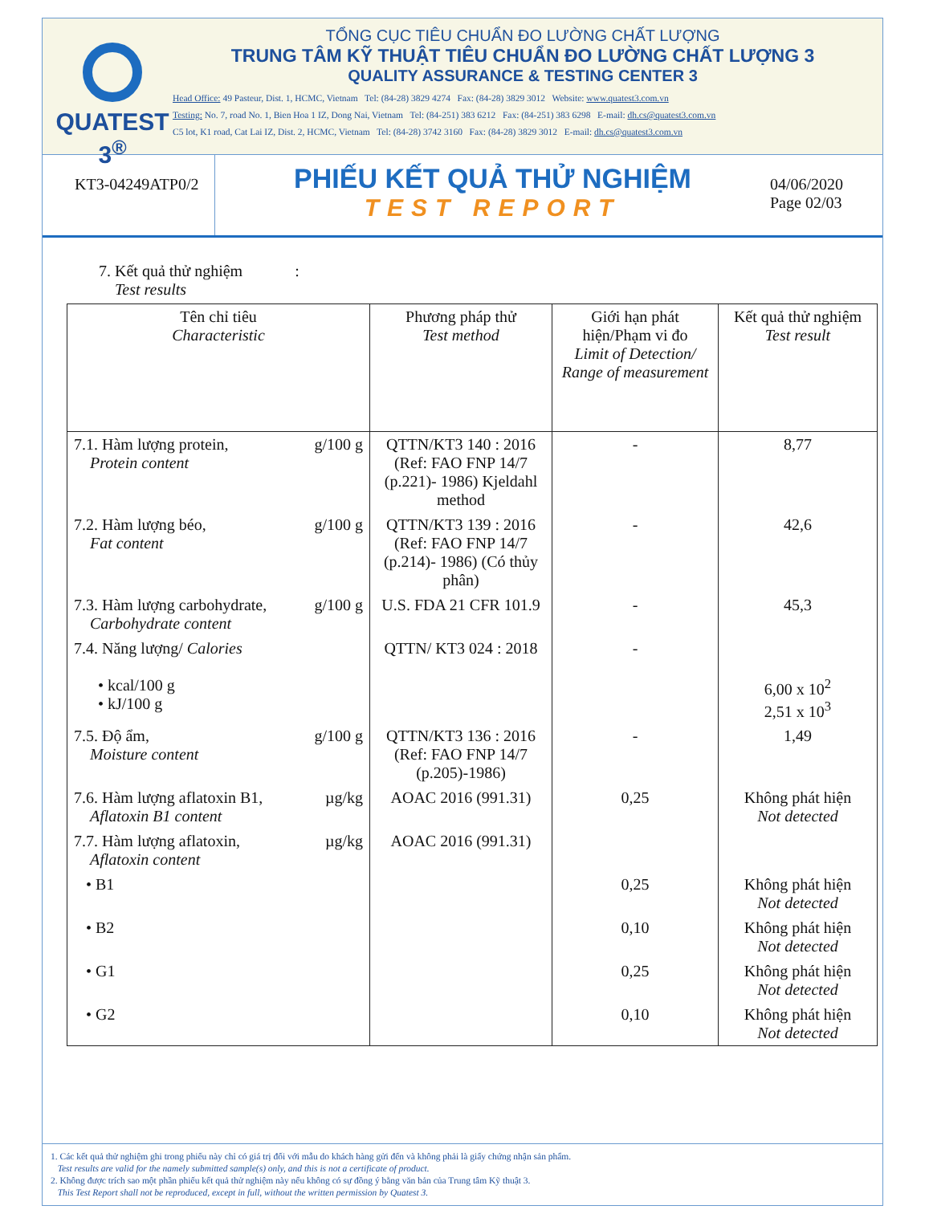QUATEST 3<sup>®</sup>
TỔNG CỤC TIÊU CHUẨN ĐO LƯỜNG CHẤT LƯỢNG
TRUNG TÂM KỸ THUẬT TIÊU CHUẨN ĐO LƯỜNG CHẤT LƯỢNG 3
QUALITY ASSURANCE & TESTING CENTER 3
Head Office: 49 Pasteur, Dist. 1, HCMC, Vietnam Tel: (84-28) 3829 4274 Fax: (84-28) 3829 3012 Website: www.quatest3.com.vn
Testing: No. 7, road No. 1, Bien Hoa 1 IZ, Dong Nai, Vietnam Tel: (84-251) 383 6212 Fax: (84-251) 383 6298 E-mail: dh.cs@quatest3.com.vn
C5 lot, K1 road, Cat Lai IZ, Dist. 2, HCMC, Vietnam Tel: (84-28) 3742 3160 Fax: (84-28) 3829 3012 E-mail: dh.cs@quatest3.com.vn
KT3-04249ATP0/2
PHIẾU KẾT QUẢ THỬ NGHIỆM
TEST REPORT
04/06/2020
Page 02/03
7. Kết quả thử nghiệm :
Test results
| Tên chỉ tiêu Characteristic | Phương pháp thử Test method | Giới hạn phát hiện/Phạm vi đo Limit of Detection/ Range of measurement | Kết quả thử nghiệm Test result |
| --- | --- | --- | --- |
| 7.1. Hàm lượng protein, g/100 g Protein content | QTTN/KT3 140 : 2016 (Ref: FAO FNP 14/7 (p.221)- 1986) Kjeldahl method | - | 8,77 |
| 7.2. Hàm lượng béo, g/100 g Fat content | QTTN/KT3 139 : 2016 (Ref: FAO FNP 14/7 (p.214)- 1986) (Có thủy phân) | - | 42,6 |
| 7.3. Hàm lượng carbohydrate, g/100 g Carbohydrate content | U.S. FDA 21 CFR 101.9 | - | 45,3 |
| 7.4. Năng lượng/ Calories • kcal/100 g • kJ/100 g | QTTN/ KT3 024 : 2018 | - | 6,00 x 10<sup>2</sup> 2,51 x 10<sup>3</sup> |
| 7.5. Độ ẩm, g/100 g Moisture content | QTTN/KT3 136 : 2016 (Ref: FAO FNP 14/7 (p.205)-1986) | - | 1,49 |
| 7.6. Hàm lượng aflatoxin B1, µg/kg Aflatoxin B1 content | AOAC 2016 (991.31) | 0,25 | Không phát hiện Not detected |
| 7.7. Hàm lượng aflatoxin, µg/kg Aflatoxin content | AOAC 2016 (991.31) | | |
| • B1 | | 0,25 | Không phát hiện Not detected |
| • B2 | | 0,10 | Không phát hiện Not detected |
| • G1 | | 0,25 | Không phát hiện Not detected |
| • G2 | | 0,10 | Không phát hiện Not detected |
1. Các kết quả thử nghiệm ghi trong phiếu này chỉ có giá trị đối với mẫu do khách hàng gửi đến và không phải là giấy chứng nhận sản phẩm.
Test results are valid for the namely submitted sample(s) only, and this is not a certificate of product.
2. Không được trích sao một phần phiếu kết quả thử nghiệm này nếu không có sự đồng ý bằng văn bản của Trung tâm Kỹ thuật 3.
This Test Report shall not be reproduced, except in full, without the written permission by Quatest 3.